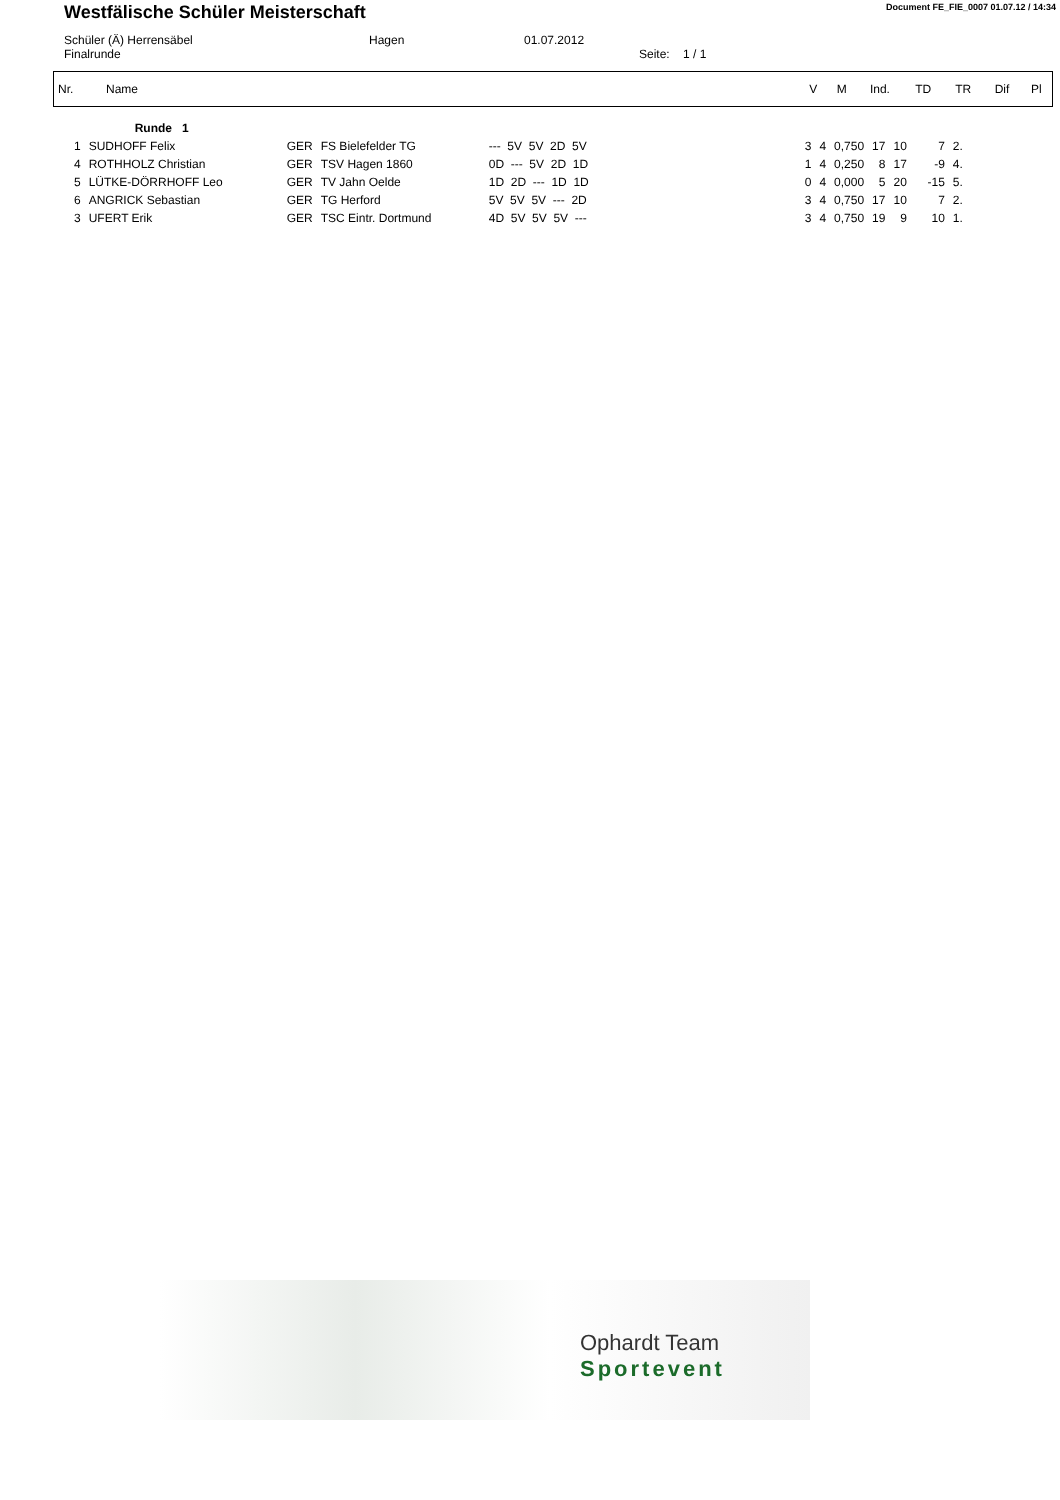Westfälische Schüler Meisterschaft
Document FE_FIE_0007 01.07.12 / 14:34
Schüler (Ä) Herrensäbel Hagen 01.07.2012
Finalrunde Seite: 1 / 1
| Nr. | Name | V | M | Ind. | TD | TR | Dif | Pl |
| --- | --- | --- | --- | --- | --- | --- | --- | --- |
| | Runde 1 | | | | | | | | | | | |
| 1 | SUDHOFF Felix | GER | FS Bielefelder TG | --- 5V 5V 2D 5V | | 3 | 4 | 0,750 | 17 | 10 | 7 | 2. |
| 4 | ROTHHOLZ Christian | GER | TSV Hagen 1860 | 0D --- 5V 2D 1D | | 1 | 4 | 0,250 | 8 | 17 | -9 | 4. |
| 5 | LÜTKE-DÖRRHOFF Leo | GER | TV Jahn Oelde | 1D 2D --- 1D 1D | | 0 | 4 | 0,000 | 5 | 20 | -15 | 5. |
| 6 | ANGRICK Sebastian | GER | TG Herford | 5V 5V 5V --- 2D | | 3 | 4 | 0,750 | 17 | 10 | 7 | 2. |
| 3 | UFERT Erik | GER | TSC Eintr. Dortmund | 4D 5V 5V 5V --- | | 3 | 4 | 0,750 | 19 | 9 | 10 | 1. |
Ophardt Team
Sportevent